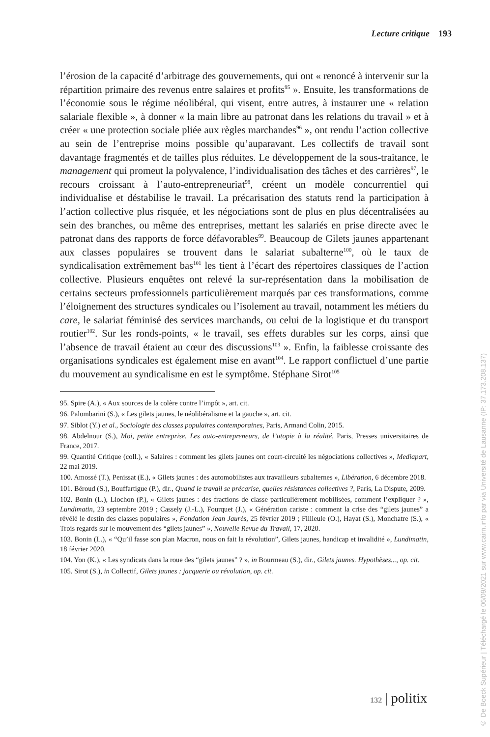Lecture critique 193
l’érosion de la capacité d’arbitrage des gouvernements, qui ont « renoncé à intervenir sur la répartition primaire des revenus entre salaires et profits<sup>95</sup> ». Ensuite, les transformations de l’économie sous le régime néolibéral, qui visent, entre autres, à instaurer une « relation salariale flexible », à donner « la main libre au patronat dans les relations du travail » et à créer « une protection sociale pliée aux règles marchandes<sup>96</sup> », ont rendu l’action collective au sein de l’entreprise moins possible qu’auparavant. Les collectifs de travail sont davantage fragmentés et de tailles plus réduites. Le développement de la sous-traitance, le management qui promeut la polyvalence, l’individualisation des tâches et des carrières<sup>97</sup>, le recours croissant à l’auto-entrepreneuriat<sup>98</sup>, créent un modèle concurrentiel qui individualise et déstabilise le travail. La précarisation des statuts rend la participation à l’action collective plus risquée, et les négociations sont de plus en plus décentralisées au sein des branches, ou même des entreprises, mettant les salariés en prise directe avec le patronat dans des rapports de force défavorables<sup>99</sup>. Beaucoup de Gilets jaunes appartenant aux classes populaires se trouvent dans le salariat subalterne<sup>100</sup>, où le taux de syndicalisation extrêmement bas<sup>101</sup> les tient à l’écart des répertoires classiques de l’action collective. Plusieurs enquêtes ont relevé la sur-représentation dans la mobilisation de certains secteurs professionnels particulièrement marqués par ces transformations, comme l’éloignement des structures syndicales ou l’isolement au travail, notamment les métiers du care, le salariat féminisé des services marchands, ou celui de la logistique et du transport routier<sup>102</sup>. Sur les ronds-points, « le travail, ses effets durables sur les corps, ainsi que l’absence de travail étaient au cœur des discussions<sup>103</sup> ». Enfin, la faiblesse croissante des organisations syndicales est également mise en avant<sup>104</sup>. Le rapport conflictuel d’une partie du mouvement au syndicalisme en est le symptôme. Stéphane Sirot<sup>105</sup>
95. Spire (A.), « Aux sources de la colère contre l’impôt », art. cit.
96. Palombarini (S.), « Les gilets jaunes, le néolibéralisme et la gauche », art. cit.
97. Siblot (Y.) et al., Sociologie des classes populaires contemporaines, Paris, Armand Colin, 2015.
98. Abdelnour (S.), Moi, petite entreprise. Les auto-entrepreneurs, de l’utopie à la réalité, Paris, Presses universitaires de France, 2017.
99. Quantité Critique (coll.), « Salaires : comment les gilets jaunes ont court-circuité les négociations collectives », Mediapart, 22 mai 2019.
100. Amossé (T.), Penissat (E.), « Gilets jaunes : des automobilistes aux travailleurs subalternes », Libération, 6 décembre 2018.
101. Béroud (S.), Bouffartigue (P.), dir., Quand le travail se précarise, quelles résistances collectives ?, Paris, La Dispute, 2009.
102. Bonin (L.), Liochon (P.), « Gilets jaunes : des fractions de classe particulièrement mobilisées, comment l’expliquer ? », Lundimatin, 23 septembre 2019 ; Cassely (J.-L.), Fourquet (J.), « Génération cariste : comment la crise des “gilets jaunes” a révélé le destin des classes populaires », Fondation Jean Jaurès, 25 février 2019 ; Fillieule (O.), Hayat (S.), Monchatre (S.), « Trois regards sur le mouvement des “gilets jaunes” », Nouvelle Revue du Travail, 17, 2020.
103. Bonin (L.), « “Qu’il fasse son plan Macron, nous on fait la révolution”, Gilets jaunes, handicap et invalidité », Lundimatin, 18 février 2020.
104. Yon (K.), « Les syndicats dans la roue des “gilets jaunes” ? », in Bourmeau (S.), dir., Gilets jaunes. Hypothèses..., op. cit.
105. Sirot (S.), in Collectif, Gilets jaunes : jacquerie ou révolution, op. cit.
132 | politix
© De Boeck Supérieur | Téléchargé le 06/09/2021 sur www.cairn.info par via Université de Lausanne (IP: 37.173.208.137)